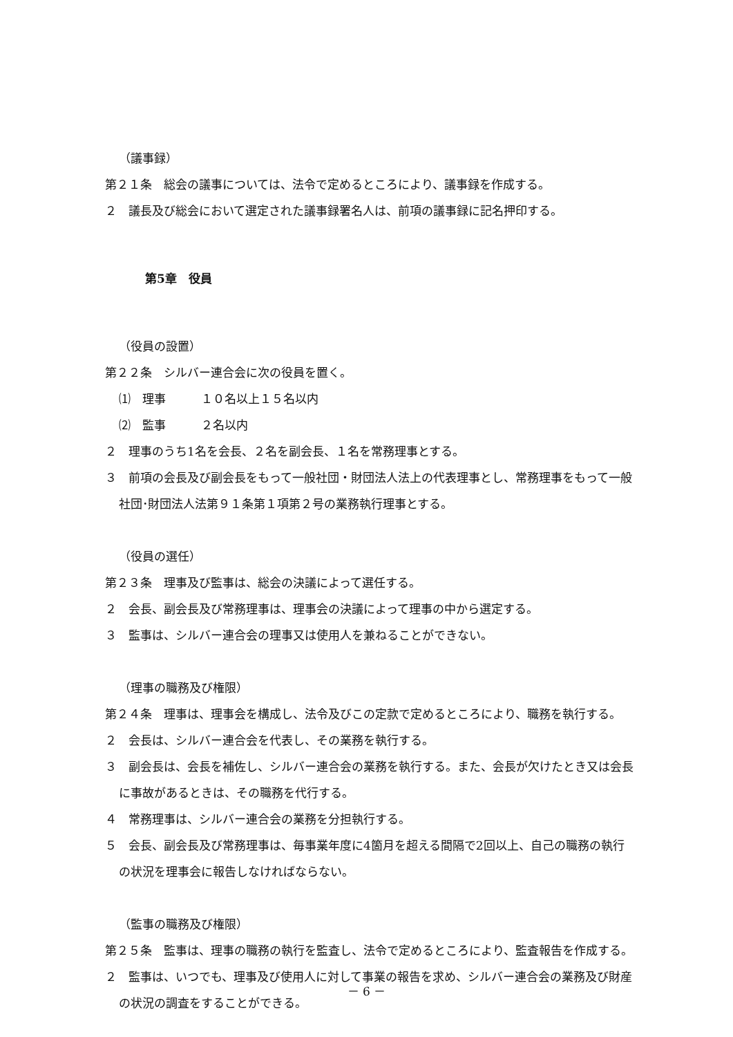（議事録）
第２１条　総会の議事については、法令で定めるところにより、議事録を作成する。
２　議長及び総会において選定された議事録署名人は、前項の議事録に記名押印する。
第5章　役員
（役員の設置）
第２２条　シルバー連合会に次の役員を置く。
⑴　理事　　　１０名以上１５名以内
⑵　監事　　　２名以内
２　理事のうち1名を会長、２名を副会長、１名を常務理事とする。
３　前項の会長及び副会長をもって一般社団・財団法人法上の代表理事とし、常務理事をもって一般社団･財団法人法第９１条第１項第２号の業務執行理事とする。
（役員の選任）
第２３条　理事及び監事は、総会の決議によって選任する。
２　会長、副会長及び常務理事は、理事会の決議によって理事の中から選定する。
３　監事は、シルバー連合会の理事又は使用人を兼ねることができない。
（理事の職務及び権限）
第２４条　理事は、理事会を構成し、法令及びこの定款で定めるところにより、職務を執行する。
２　会長は、シルバー連合会を代表し、その業務を執行する。
３　副会長は、会長を補佐し、シルバー連合会の業務を執行する。また、会長が欠けたとき又は会長に事故があるときは、その職務を代行する。
４　常務理事は、シルバー連合会の業務を分担執行する。
５　会長、副会長及び常務理事は、毎事業年度に4箇月を超える間隔で2回以上、自己の職務の執行の状況を理事会に報告しなければならない。
（監事の職務及び権限）
第２５条　監事は、理事の職務の執行を監査し、法令で定めるところにより、監査報告を作成する。
２　監事は、いつでも、理事及び使用人に対して事業の報告を求め、シルバー連合会の業務及び財産の状況の調査をすることができる。
－ 6 －